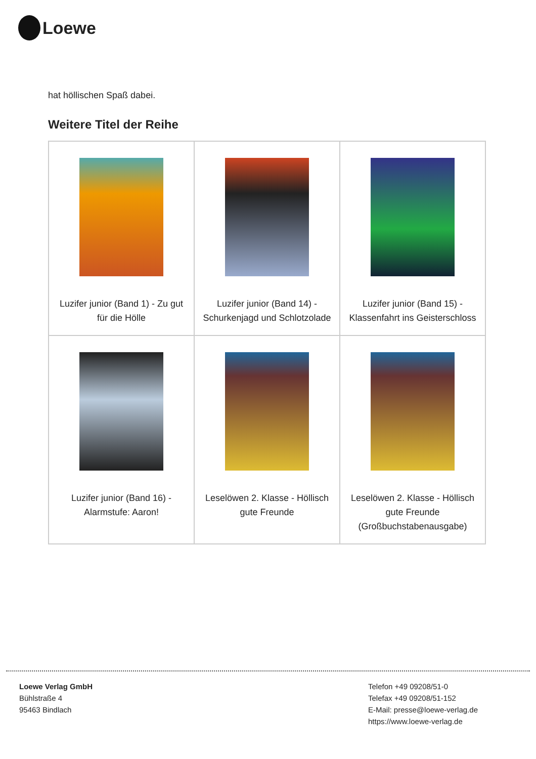Loewe
hat höllischen Spaß dabei.
Weitere Titel der Reihe
| Luzifer junior (Band 1) - Zu gut für die Hölle | Luzifer junior (Band 14) - Schurkenjagd und Schlotzolade | Luzifer junior (Band 15) - Klassenfahrt ins Geisterschloss |
| Luzifer junior (Band 16) - Alarmstufe: Aaron! | Leselöwen 2. Klasse - Höllisch gute Freunde | Leselöwen 2. Klasse - Höllisch gute Freunde (Großbuchstabenausgabe) |
Loewe Verlag GmbH
Bühlstraße 4
95463 Bindlach
Telefon +49 09208/51-0
Telefax +49 09208/51-152
E-Mail: presse@loewe-verlag.de
https://www.loewe-verlag.de